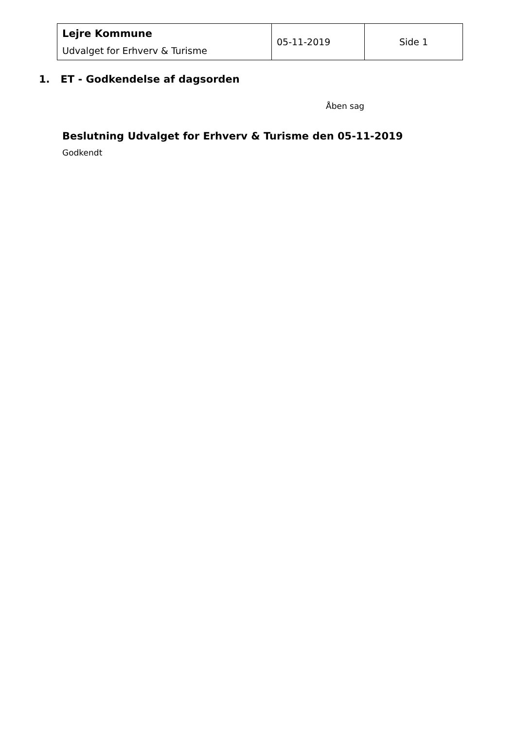| Lejre Kommune Udvalget for Erhverv & Turisme | 05-11-2019 | Side 1 |
1. ET - Godkendelse af dagsorden
Åben sag
Beslutning Udvalget for Erhverv & Turisme den 05-11-2019
Godkendt